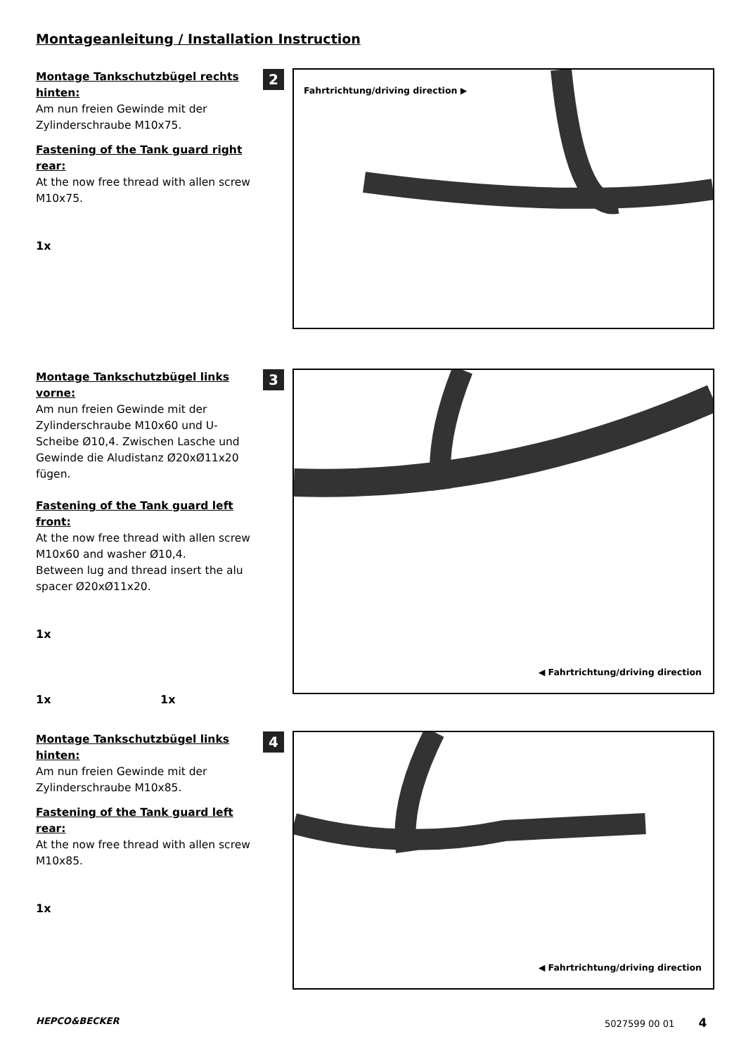Montageanleitung / Installation Instruction
Montage Tankschutzbügel rechts hinten:
Am nun freien Gewinde mit der Zylinderschraube M10x75.
Fastening of the Tank guard right rear:
At the now free thread with allen screw M10x75.
1x
2 Fahrtrichtung/driving direction ▶
Montage Tankschutzbügel links vorne:
Am nun freien Gewinde mit der Zylinderschraube M10x60 und U-Scheibe Ø10,4. Zwischen Lasche und Gewinde die Aludistanz Ø20xØ11x20 fügen.
Fastening of the Tank guard left front:
At the now free thread with allen screw M10x60 and washer Ø10,4.
Between lug and thread insert the alu spacer Ø20xØ11x20.
1x
1x 1x
3 ◀ Fahrtrichtung/driving direction
Montage Tankschutzbügel links hinten:
Am nun freien Gewinde mit der Zylinderschraube M10x85.
Fastening of the Tank guard left rear:
At the now free thread with allen screw M10x85.
1x
4 ◀ Fahrtrichtung/driving direction
HEPCO&BECKER 5027599 00 01 4